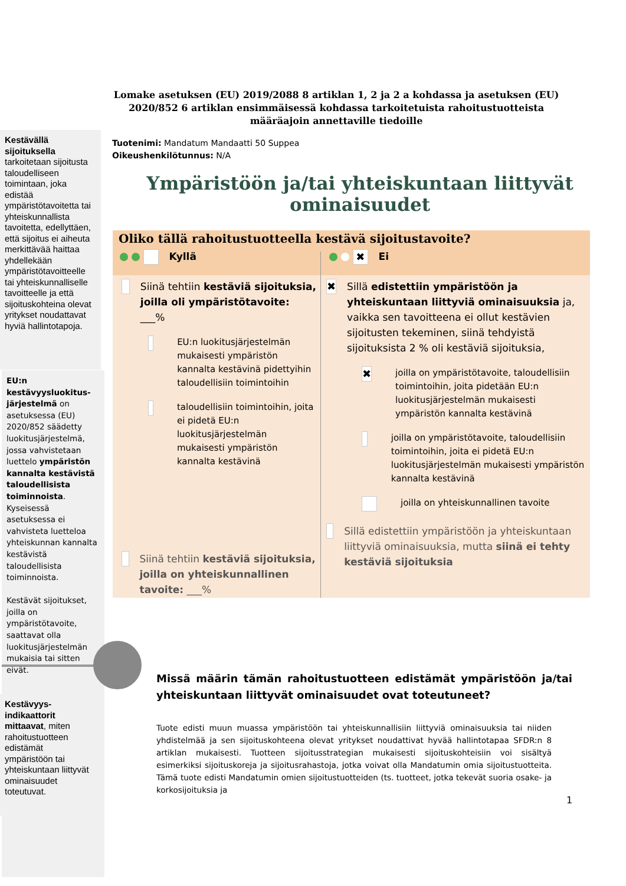Lomake asetuksen (EU) 2019/2088 8 artiklan 1, 2 ja 2 a kohdassa ja asetuksen (EU) 2020/852 6 artiklan ensimmäisessä kohdassa tarkoitetuista rahoitustuotteista määräajoin annettaville tiedoille
Kestävällä sijoituksella tarkoitetaan sijoitusta taloudelliseen toimintaan, joka edistää ympäristötavoitetta tai yhteiskunnallista tavoitetta, edellyttäen, että sijoitus ei aiheuta merkittävää haittaa yhdellekään ympäristötavoitteelle tai yhteiskunnalliselle tavoitteelle ja että sijoituskohteina olevat yritykset noudattavat hyviä hallintotapoja.
Tuotenimi: Mandatum Mandaatti 50 Suppea
Oikeushenkilötunnus: N/A
Ympäristöön ja/tai yhteiskuntaan liittyvät ominaisuudet
EU:n kestävyysluokitus-järjestelmä on asetuksessa (EU) 2020/852 säädetty luokitusjärjestelmä, jossa vahvistetaan luettelo ympäristön kannalta kestävistä taloudellisista toiminnoista. Kyseisessä asetuksessa ei vahvisteta luetteloa yhteiskunnan kannalta kestävistä taloudellisista toiminnoista.
Kestävät sijoitukset, joilla on ympäristötavoite, saattavat olla luokitusjärjestelmän mukaisia tai sitten eivät.
Oliko tällä rahoitustuotteella kestävä sijoitustavoite?
Kyllä
✖ Ei
Siinä tehtiin kestäviä sijoituksia, joilla oli ympäristötavoite: ___%
EU:n luokitusjärjestelmän mukaisesti ympäristön kannalta kestävinä pidettyihin taloudellisiin toimintoihin
taloudellisiin toimintoihin, joita ei pidetä EU:n luokitusjärjestelmän mukaisesti ympäristön kannalta kestävinä
Siinä tehtiin kestäviä sijoituksia, joilla on yhteiskunnallinen tavoite: ___%
✖
Sillä edistettiin ympäristöön ja yhteiskuntaan liittyviä ominaisuuksia ja, vaikka sen tavoitteena ei ollut kestävien sijoitusten tekeminen, siinä tehdyistä sijoituksista 2 % oli kestäviä sijoituksia,
✖
joilla on ympäristötavoite, taloudellisiin toimintoihin, joita pidetään EU:n luokitusjärjestelmän mukaisesti ympäristön kannalta kestävinä
joilla on ympäristötavoite, taloudellisiin toimintoihin, joita ei pidetä EU:n luokitusjärjestelmän mukaisesti ympäristön kannalta kestävinä
joilla on yhteiskunnallinen tavoite
Sillä edistettiin ympäristöön ja yhteiskuntaan liittyviä ominaisuuksia, mutta siinä ei tehty kestäviä sijoituksia
Missä määrin tämän rahoitustuotteen edistämät ympäristöön ja/tai yhteiskuntaan liittyvät ominaisuudet ovat toteutuneet?
Kestävyys-indikaattorit mittaavat, miten rahoitustuotteen edistämät ympäristöön tai yhteiskuntaan liittyvät ominaisuudet toteutuvat.
Tuote edisti muun muassa ympäristöön tai yhteiskunnallisiin liittyviä ominaisuuksia tai niiden yhdistelmää ja sen sijoituskohteena olevat yritykset noudattivat hyvää hallintotapaa SFDR:n 8 artiklan mukaisesti. Tuotteen sijoitusstrategian mukaisesti sijoituskohteisiin voi sisältyä esimerkiksi sijoituskoreja ja sijoitusrahastoja, jotka voivat olla Mandatumin omia sijoitustuotteita. Tämä tuote edisti Mandatumin omien sijoitustuotteiden (ts. tuotteet, jotka tekevät suoria osake- ja korkosijoituksia ja
1